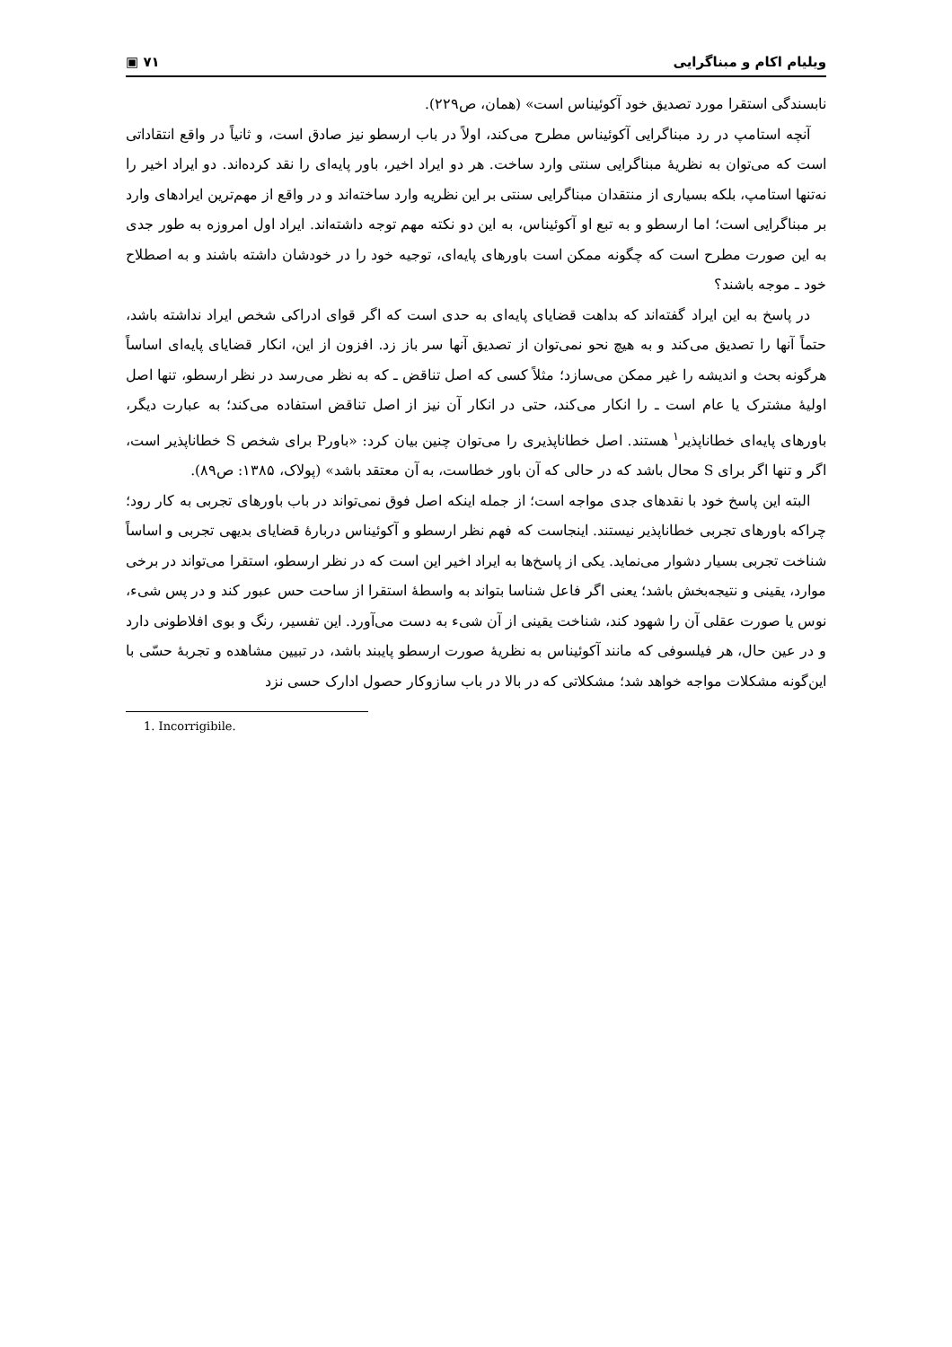ویلیام اکام و مبناگرایی ۷۱ ▣
نابسندگی استقرا مورد تصدیق خود آکوئیناس است» (همان، ص۲۲۹).
آنچه استامپ در رد مبناگرایی آکوئیناس مطرح می‌کند، اولاً در باب ارسطو نیز صادق است، و ثانیاً در واقع انتقاداتی است که می‌توان به نظریهٔ مبناگرایی سنتی وارد ساخت. هر دو ایراد اخیر، باور پایه‌ای را نقد کرده‌اند. دو ایراد اخیر را نه‌تنها استامپ، بلکه بسیاری از منتقدان مبناگرایی سنتی بر این نظریه وارد ساخته‌اند و در واقع از مهم‌ترین ایرادهای وارد بر مبناگرایی است؛ اما ارسطو و به تبع او آکوئیناس، به این دو نکته مهم توجه داشته‌اند. ایراد اول امروزه به طور جدی به این صورت مطرح است که چگونه ممکن است باورهای پایه‌ای، توجیه خود را در خودشان داشته باشند و به اصطلاح خود ـ موجه باشند؟
در پاسخ به این ایراد گفته‌اند که بداهت قضایای پایه‌ای به حدی است که اگر قوای ادراکی شخص ایراد نداشته باشد، حتماً آنها را تصدیق می‌کند و به هیچ نحو نمی‌توان از تصدیق آنها سر باز زد. افزون از این، انکار قضایای پایه‌ای اساساً هرگونه بحث و اندیشه را غیر ممکن می‌سازد؛ مثلاً کسی که اصل تناقض ـ که به نظر می‌رسد در نظر ارسطو، تنها اصل اولیهٔ مشترک یا عام است ـ را انکار می‌کند، حتی در انکار آن نیز از اصل تناقض استفاده می‌کند؛ به عبارت دیگر، باورهای پایه‌ای خطاناپذیر<sup>۱</sup> هستند. اصل خطاناپذیری را می‌توان چنین بیان کرد: «باورP برای شخص S خطاناپذیر است، اگر و تنها اگر برای S محال باشد که در حالی که آن باور خطاست، به آن معتقد باشد» (پولاک، ۱۳۸۵: ص۸۹).
البته این پاسخ خود با نقدهای جدی مواجه است؛ از جمله اینکه اصل فوق نمی‌تواند در باب باورهای تجربی به کار رود؛ چراکه باورهای تجربی خطاناپذیر نیستند. اینجاست که فهم نظر ارسطو و آکوئیناس دربارهٔ قضایای بدیهی تجربی و اساساً شناخت تجربی بسیار دشوار می‌نماید. یکی از پاسخ‌ها به ایراد اخیر این است که در نظر ارسطو، استقرا می‌تواند در برخی موارد، یقینی و نتیجه‌بخش باشد؛ یعنی اگر فاعل شناسا بتواند به واسطهٔ استقرا از ساحت حس عبور کند و در پس شیء، نوس یا صورت عقلی آن را شهود کند، شناخت یقینی از آن شیء به دست می‌آورد. این تفسیر، رنگ و بوی افلاطونی دارد و در عین حال، هر فیلسوفی که مانند آکوئیناس به نظریهٔ صورت ارسطو پایبند باشد، در تبیین مشاهده و تجربهٔ حسّی با این‌گونه مشکلات مواجه خواهد شد؛ مشکلاتی که در بالا در باب سازوکار حصول ادارک حسی نزد
1. Incorrigibile.